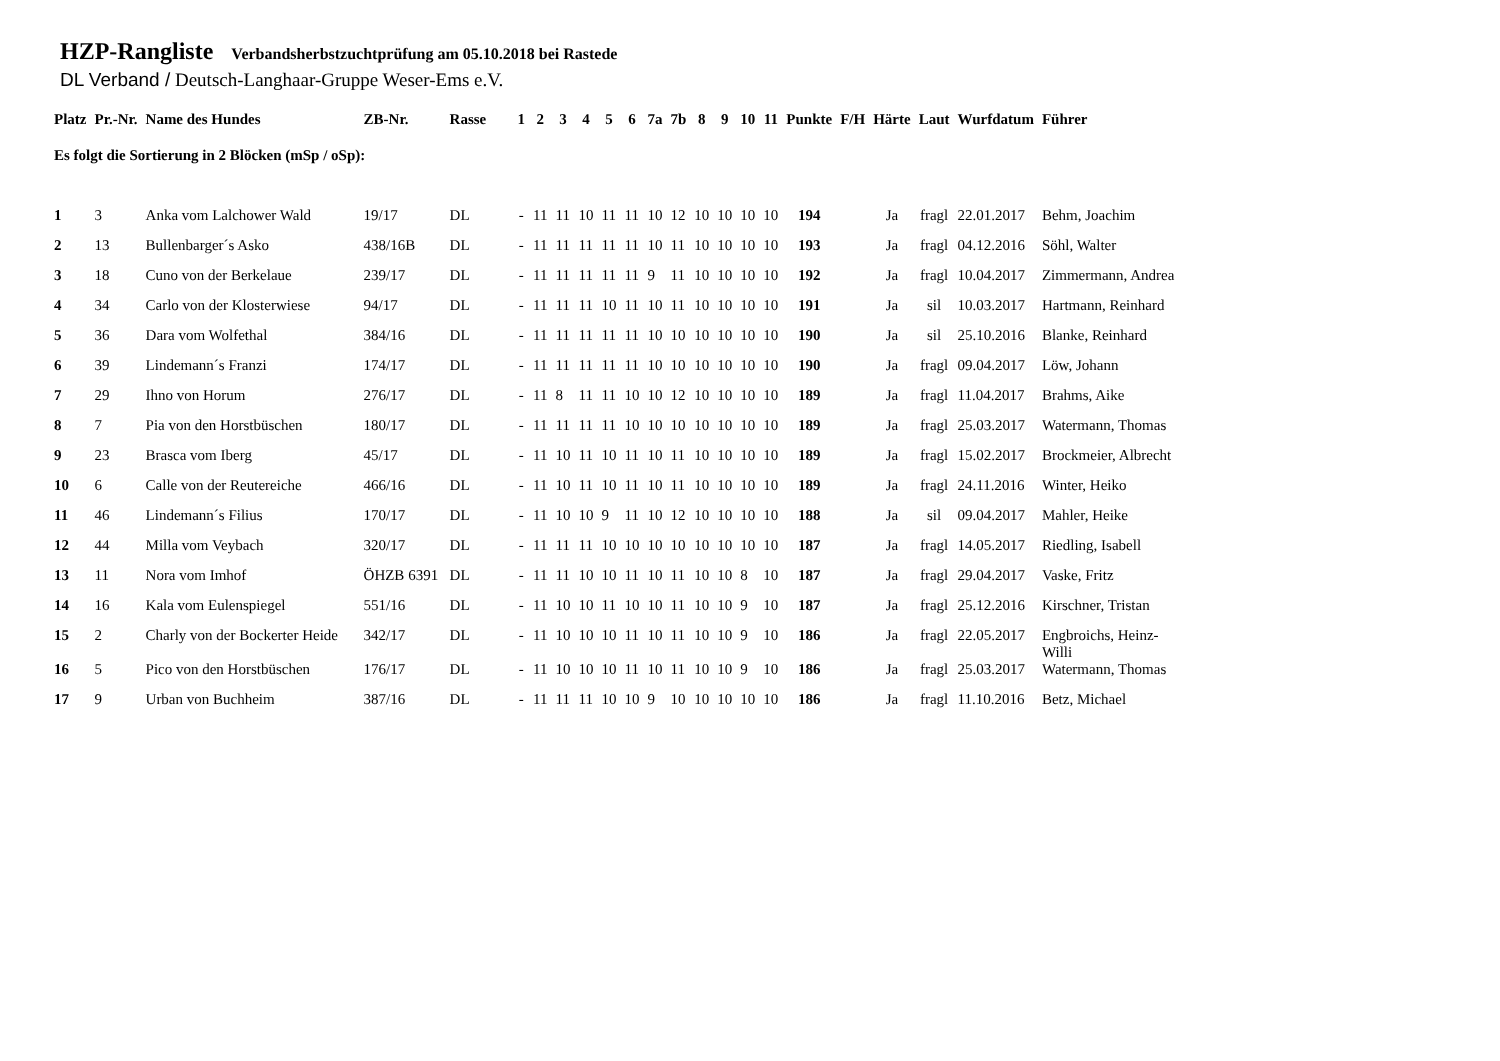HZP-Rangliste Verbandsherbstzuchtprüfung am 05.10.2018 bei Rastede
DL Verband / Deutsch-Langhaar-Gruppe Weser-Ems e.V.
| Platz | Pr.-Nr. | Name des Hundes | ZB-Nr. | Rasse | 1 | 2 | 3 | 4 | 5 | 6 | 7a | 7b | 8 | 9 | 10 | 11 | Punkte | F/H | Härte | Laut | Wurfdatum | Führer |
| --- | --- | --- | --- | --- | --- | --- | --- | --- | --- | --- | --- | --- | --- | --- | --- | --- | --- | --- | --- | --- | --- | --- |
| Es folgt die Sortierung in 2 Blöcken (mSp / oSp): | | | | | | | | | | | | | | | | | | | | | | |
| 1 | 3 | Anka vom Lalchower Wald | 19/17 | DL | - | 11 | 11 | 10 | 11 | 11 | 10 | 12 | 10 | 10 | 10 | 10 | 194 | | Ja | fragl | 22.01.2017 | Behm, Joachim |
| 2 | 13 | Bullenbarger´s Asko | 438/16B | DL | - | 11 | 11 | 11 | 11 | 11 | 10 | 11 | 10 | 10 | 10 | 10 | 193 | | Ja | fragl | 04.12.2016 | Söhl, Walter |
| 3 | 18 | Cuno von der Berkelaue | 239/17 | DL | - | 11 | 11 | 11 | 11 | 11 | 9 | 11 | 10 | 10 | 10 | 10 | 192 | | Ja | fragl | 10.04.2017 | Zimmermann, Andrea |
| 4 | 34 | Carlo von der Klosterwiese | 94/17 | DL | - | 11 | 11 | 11 | 10 | 11 | 10 | 11 | 10 | 10 | 10 | 10 | 191 | | Ja | sil | 10.03.2017 | Hartmann, Reinhard |
| 5 | 36 | Dara vom Wolfethal | 384/16 | DL | - | 11 | 11 | 11 | 11 | 11 | 10 | 10 | 10 | 10 | 10 | 10 | 190 | | Ja | sil | 25.10.2016 | Blanke, Reinhard |
| 6 | 39 | Lindemann´s Franzi | 174/17 | DL | - | 11 | 11 | 11 | 11 | 11 | 10 | 10 | 10 | 10 | 10 | 10 | 190 | | Ja | fragl | 09.04.2017 | Löw, Johann |
| 7 | 29 | Ihno von Horum | 276/17 | DL | - | 11 | 8 | 11 | 11 | 10 | 10 | 12 | 10 | 10 | 10 | 10 | 189 | | Ja | fragl | 11.04.2017 | Brahms, Aike |
| 8 | 7 | Pia von den Horstbüschen | 180/17 | DL | - | 11 | 11 | 11 | 11 | 10 | 10 | 10 | 10 | 10 | 10 | 10 | 189 | | Ja | fragl | 25.03.2017 | Watermann, Thomas |
| 9 | 23 | Brasca vom Iberg | 45/17 | DL | - | 11 | 10 | 11 | 10 | 11 | 10 | 11 | 10 | 10 | 10 | 10 | 189 | | Ja | fragl | 15.02.2017 | Brockmeier, Albrecht |
| 10 | 6 | Calle von der Reutereiche | 466/16 | DL | - | 11 | 10 | 11 | 10 | 11 | 10 | 11 | 10 | 10 | 10 | 10 | 189 | | Ja | fragl | 24.11.2016 | Winter, Heiko |
| 11 | 46 | Lindemann´s Filius | 170/17 | DL | - | 11 | 10 | 10 | 9 | 11 | 10 | 12 | 10 | 10 | 10 | 10 | 188 | | Ja | sil | 09.04.2017 | Mahler, Heike |
| 12 | 44 | Milla vom Veybach | 320/17 | DL | - | 11 | 11 | 11 | 10 | 10 | 10 | 10 | 10 | 10 | 10 | 10 | 187 | | Ja | fragl | 14.05.2017 | Riedling, Isabell |
| 13 | 11 | Nora vom Imhof | ÖHZB 6391 | DL | - | 11 | 11 | 10 | 10 | 11 | 10 | 11 | 10 | 10 | 8 | 10 | 187 | | Ja | fragl | 29.04.2017 | Vaske, Fritz |
| 14 | 16 | Kala vom Eulenspiegel | 551/16 | DL | - | 11 | 10 | 10 | 11 | 10 | 10 | 11 | 10 | 10 | 9 | 10 | 187 | | Ja | fragl | 25.12.2016 | Kirschner, Tristan |
| 15 | 2 | Charly von der Bockerter Heide | 342/17 | DL | - | 11 | 10 | 10 | 10 | 11 | 10 | 11 | 10 | 10 | 9 | 10 | 186 | | Ja | fragl | 22.05.2017 | Engbroichs, Heinz-Willi |
| 16 | 5 | Pico von den Horstbüschen | 176/17 | DL | - | 11 | 10 | 10 | 10 | 11 | 10 | 11 | 10 | 10 | 9 | 10 | 186 | | Ja | fragl | 25.03.2017 | Watermann, Thomas |
| 17 | 9 | Urban von Buchheim | 387/16 | DL | - | 11 | 11 | 11 | 10 | 10 | 9 | 10 | 10 | 10 | 10 | 10 | 186 | | Ja | fragl | 11.10.2016 | Betz, Michael |